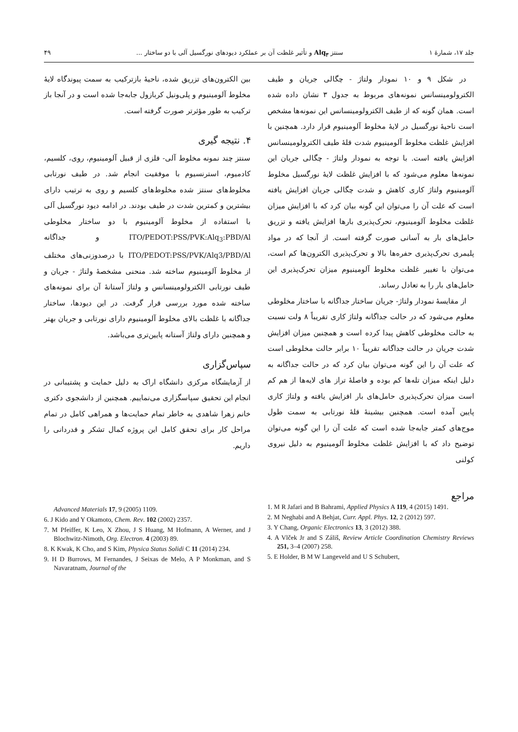جلد ۱۷، شمارهٔ ۱ سنتز Alq<sub>۳</sub> و تأثیر غلظت آن بر عملکرد دیودهای نورگسیل آلی با دو ساختار ... ۴۹
در شکل ۹ و ۱۰ نمودار ولتاژ - چگالی جریان و طیف الکترولومینسانس نمونه‌های مربوط به جدول ۳ نشان داده شده است. همان گونه که از طیف الکترولومینسانس این نمونه‌ها مشخص است ناحیهٔ نورگسیل در لایهٔ مخلوط آلومینیوم قرار دارد. همچنین با افزایش غلظت مخلوط آلومینیوم شدت قلهٔ طیف الکترولومینسانس افزایش یافته است. با توجه به نمودار ولتاژ - چگالی جریان این نمونه‌ها معلوم می‌شود که با افزایش غلظت لایهٔ نورگسیل مخلوط آلومینیوم ولتاژ کاری کاهش و شدت چگالی جریان افزایش یافته است که علت آن را می‌توان این گونه بیان کرد که با افزایش میزان غلظت مخلوط آلومینیوم، تحرک‌پذیری بارها افزایش یافته و تزریق حامل‌های بار به آسانی صورت گرفته است. از آنجا که در مواد پلیمری تحرک‌پذیری حفره‌ها بالا و تحرک‌پذیری الکترون‌ها کم است، می‌توان با تغییر غلظت مخلوط آلومینیوم میزان تحرک‌پذیری این حامل‌های بار را به تعادل رساند.
از مقایسهٔ نمودار ولتاژ- جریان ساختار جداگانه با ساختار مخلوطی معلوم می‌شود که در حالت جداگانه ولتاژ کاری تقریباً ۸ ولت نسبت به حالت مخلوطی کاهش پیدا کرده است و همچنین میزان افزایش شدت جریان در حالت جداگانه تقریباً ۱۰ برابر حالت مخلوطی است که علت آن را این گونه می‌توان بیان کرد که در حالت جداگانه به دلیل اینکه میزان تله‌ها کم بوده و فاصلهٔ تراز های لایه‌ها از هم کم است میزان تحرک‌پذیری حامل‌های بار افزایش یافته و ولتاژ کاری پایین آمده است. همچنین بیشینهٔ قلهٔ نورتابی به سمت طول موج‌های کمتر جابه‌جا شده است که علت آن را این گونه می‌توان توضیح داد که با افزایش غلظت مخلوط آلومینیوم به دلیل نیروی کولنی
بین الکترون‌های تزریق شده، ناحیهٔ بازترکیب به سمت پیوندگاه لایهٔ مخلوط آلومینیوم و پلی‌ونیل کربازول جابه‌جا شده است و در آنجا باز ترکیب به طور مؤثرتر صورت گرفته است.
۴. نتیجه گیری
سنتز چند نمونه مخلوط آلی- فلزی از قبیل آلومینیوم، روی، کلسیم، کادمیوم، استرنسیوم با موفقیت انجام شد. در طیف نورتابی مخلوط‌های سنتز شده مخلوط‌های کلسیم و روی به ترتیب دارای بیشترین و کمترین شدت در طیف بودند. در ادامه دیود نورگسیل آلی با استفاده از مخلوط آلومینیوم با دو ساختار مخلوطی ITO/PEDOT:PSS/PVK:Alq<sub>3</sub>:PBD/Al و جداگانه ITO/PEDOT:PSS/PVK/Alq3/PBD/Al با درصدوزنی‌های مختلف از مخلوط آلومینیوم ساخته شد. منحنی مشخصهٔ ولتاژ - جریان و طیف نورتابی الکترولومینسانس و ولتاژ آستانهٔ آن برای نمونه‌های ساخته شده مورد بررسی قرار گرفت. در این دیودها، ساختار جداگانه با غلظت بالای مخلوط آلومینیوم دارای نورتابی و جریان بهتر و همچنین دارای ولتاژ آستانه پایین‌تری می‌باشد.
سپاس‌گزاری
از آزمایشگاه مرکزی دانشگاه اراک به دلیل حمایت و پشتیبانی در انجام این تحقیق سپاسگزاری می‌نماییم. همچنین از دانشجوی دکتری خانم زهرا شاهدی به خاطر تمام حمایت‌ها و همراهی کامل در تمام مراحل کار برای تحقق کامل این پروژه کمال تشکر و قدردانی را داریم.
مراجع
1. M R Jafari and B Bahrami, Applied Physics A 119, 4 (2015) 1491.
2. M Neghabi and A Behjat, Curr. Appl. Phys. 12, 2 (2012) 597.
3. Y Chang, Organic Electronics 13, 3 (2012) 388.
4. A Vlček Jr and S Záliš, Review Article Coordination Chemistry Reviews 251, 3–4 (2007) 258.
5. E Holder, B M W Langeveld and U S Schubert,
Advanced Materials 17, 9 (2005) 1109.
6. J Kido and Y Okamoto, Chem. Rev. 102 (2002) 2357.
7. M Pfeiffer, K Leo, X Zhou, J S Huang, M Hofmann, A Werner, and J Blochwitz-Nimoth, Org. Electron. 4 (2003) 89.
8. K Kwak, K Cho, and S Kim, Physica Status Solidi C 11 (2014) 234.
9. H D Burrows, M Fernandes, J Seixas de Melo, A P Monkman, and S Navaratnam, Journal of the